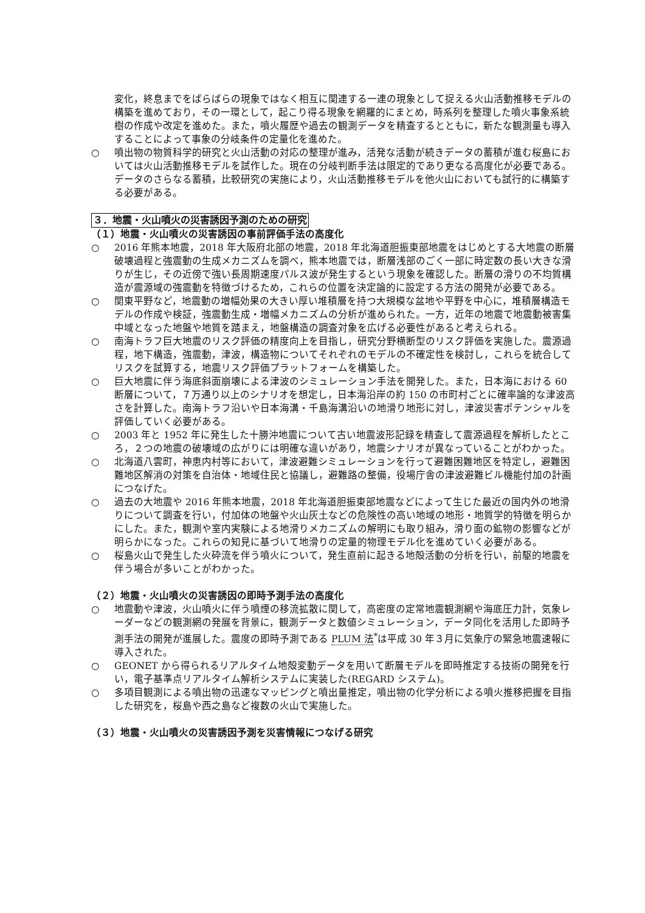変化，終息までをばらばらの現象ではなく相互に関連する一連の現象として捉える火山活動推移モデルの構築を進めており，その一環として，起こり得る現象を網羅的にまとめ，時系列を整理した噴火事象系統樹の作成や改定を進めた。また，噴火履歴や過去の観測データを精査するとともに，新たな観測量も導入することによって事象の分岐条件の定量化を進めた。
○ 噴出物の物質科学的研究と火山活動の対応の整理が進み，活発な活動が続きデータの蓄積が進む桜島においては火山活動推移モデルを試作した。現在の分岐判断手法は限定的であり更なる高度化が必要である。データのさらなる蓄積，比較研究の実施により，火山活動推移モデルを他火山においても試行的に構築する必要がある。
３．地震・火山噴火の災害誘因予測のための研究
（１）地震・火山噴火の災害誘因の事前評価手法の高度化
○ 2016 年熊本地震，2018 年大阪府北部の地震，2018 年北海道胆振東部地震をはじめとする大地震の断層破壊過程と強震動の生成メカニズムを調べ，熊本地震では，断層浅部のごく一部に時定数の長い大きな滑りが生じ，その近傍で強い長周期速度パルス波が発生するという現象を確認した。断層の滑りの不均質構造が震源域の強震動を特徴づけるため，これらの位置を決定論的に設定する方法の開発が必要である。
○ 関東平野など，地震動の増幅効果の大きい厚い堆積層を持つ大規模な盆地や平野を中心に，堆積層構造モデルの作成や検証，強震動生成・増幅メカニズムの分析が進められた。一方，近年の地震で地震動被害集中域となった地盤や地質を踏まえ，地盤構造の調査対象を広げる必要性があると考えられる。
○ 南海トラフ巨大地震のリスク評価の精度向上を目指し，研究分野横断型のリスク評価を実施した。震源過程，地下構造，強震動，津波，構造物についてそれぞれのモデルの不確定性を検討し，これらを統合してリスクを試算する，地震リスク評価プラットフォームを構築した。
○ 巨大地震に伴う海底斜面崩壊による津波のシミュレーション手法を開発した。また，日本海における 60 断層について，７万通り以上のシナリオを想定し，日本海沿岸の約 150 の市町村ごとに確率論的な津波高さを計算した。南海トラフ沿いや日本海溝・千島海溝沿いの地滑り地形に対し，津波災害ポテンシャルを評価していく必要がある。
○ 2003 年と 1952 年に発生した十勝沖地震について古い地震波形記録を精査して震源過程を解析したところ，２つの地震の破壊域の広がりには明確な違いがあり，地震シナリオが異なっていることがわかった。
○ 北海道八雲町，神恵内村等において，津波避難シミュレーションを行って避難困難地区を特定し，避難困難地区解消の対策を自治体・地域住民と協議し，避難路の整備，役場庁舎の津波避難ビル機能付加の計画につなげた。
○ 過去の大地震や 2016 年熊本地震，2018 年北海道胆振東部地震などによって生じた最近の国内外の地滑りについて調査を行い，付加体の地盤や火山灰土などの危険性の高い地域の地形・地質学的特徴を明らかにした。また，観測や室内実験による地滑りメカニズムの解明にも取り組み，滑り面の鉱物の影響などが明らかになった。これらの知見に基づいて地滑りの定量的物理モデル化を進めていく必要がある。
○ 桜島火山で発生した火砕流を伴う噴火について，発生直前に起きる地殻活動の分析を行い，前駆的地震を伴う場合が多いことがわかった。
（２）地震・火山噴火の災害誘因の即時予測手法の高度化
○ 地震動や津波，火山噴火に伴う噴煙の移流拡散に関して，高密度の定常地震観測網や海底圧力計，気象レーダーなどの観測網の発展を背景に，観測データと数値シミュレーション，データ同化を活用した即時予測手法の開発が進展した。震度の即時予測である PLUM 法<sup>*</sup>は平成 30 年３月に気象庁の緊急地震速報に導入された。
○ GEONET から得られるリアルタイム地殻変動データを用いて断層モデルを即時推定する技術の開発を行い，電子基準点リアルタイム解析システムに実装した(REGARD システム)。
○ 多項目観測による噴出物の迅速なマッピングと噴出量推定，噴出物の化学分析による噴火推移把握を目指した研究を，桜島や西之島など複数の火山で実施した。
（３）地震・火山噴火の災害誘因予測を災害情報につなげる研究